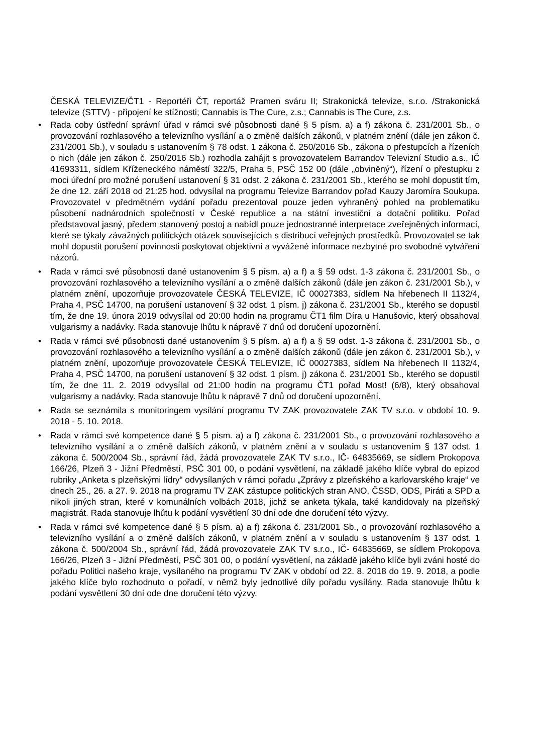ČESKÁ TELEVIZE/ČT1 - Reportéři ČT, reportáž Pramen sváru II; Strakonická televize, s.r.o. /Strakonická televize (STTV) - připojení ke stížnosti; Cannabis is The Cure, z.s.; Cannabis is The Cure, z.s.
• Rada coby ústřední správní úřad v rámci své působnosti dané § 5 písm. a) a f) zákona č. 231/2001 Sb., o provozování rozhlasového a televizního vysílání a o změně dalších zákonů, v platném znění (dále jen zákon č. 231/2001 Sb.), v souladu s ustanovením § 78 odst. 1 zákona č. 250/2016 Sb., zákona o přestupcích a řízeních o nich (dále jen zákon č. 250/2016 Sb.) rozhodla zahájit s provozovatelem Barrandov Televizní Studio a.s., IČ 41693311, sídlem Kříženeckého náměstí 322/5, Praha 5, PSČ 152 00 (dále „obviněný“), řízení o přestupku z moci úřední pro možné porušení ustanovení § 31 odst. 2 zákona č. 231/2001 Sb., kterého se mohl dopustit tím, že dne 12. září 2018 od 21:25 hod. odvysílal na programu Televize Barrandov pořad Kauzy Jaromíra Soukupa. Provozovatel v předmětném vydání pořadu prezentoval pouze jeden vyhraněný pohled na problematiku působení nadnárodních společností v České republice a na státní investiční a dotační politiku. Pořad představoval jasný, předem stanovený postoj a nabídl pouze jednostranné interpretace zveřejněných informací, které se týkaly závažných politických otázek souvisejících s distribucí veřejných prostředků. Provozovatel se tak mohl dopustit porušení povinnosti poskytovat objektivní a vyvážené informace nezbytné pro svobodné vytváření názorů.
• Rada v rámci své působnosti dané ustanovením § 5 písm. a) a f) a § 59 odst. 1-3 zákona č. 231/2001 Sb., o provozování rozhlasového a televizního vysílání a o změně dalších zákonů (dále jen zákon č. 231/2001 Sb.), v platném znění, upozorňuje provozovatele ČESKÁ TELEVIZE, IČ 00027383, sídlem Na hřebenech II 1132/4, Praha 4, PSČ 14700, na porušení ustanovení § 32 odst. 1 písm. j) zákona č. 231/2001 Sb., kterého se dopustil tím, že dne 19. února 2019 odvysílal od 20:00 hodin na programu ČT1 film Díra u Hanušovic, který obsahoval vulgarismy a nadávky. Rada stanovuje lhůtu k nápravě 7 dnů od doručení upozornění.
• Rada v rámci své působnosti dané ustanovením § 5 písm. a) a f) a § 59 odst. 1-3 zákona č. 231/2001 Sb., o provozování rozhlasového a televizního vysílání a o změně dalších zákonů (dále jen zákon č. 231/2001 Sb.), v platném znění, upozorňuje provozovatele ČESKÁ TELEVIZE, IČ 00027383, sídlem Na hřebenech II 1132/4, Praha 4, PSČ 14700, na porušení ustanovení § 32 odst. 1 písm. j) zákona č. 231/2001 Sb., kterého se dopustil tím, že dne 11. 2. 2019 odvysílal od 21:00 hodin na programu ČT1 pořad Most! (6/8), který obsahoval vulgarismy a nadávky. Rada stanovuje lhůtu k nápravě 7 dnů od doručení upozornění.
• Rada se seznámila s monitoringem vysílání programu TV ZAK provozovatele ZAK TV s.r.o. v období 10. 9. 2018 - 5. 10. 2018.
• Rada v rámci své kompetence dané § 5 písm. a) a f) zákona č. 231/2001 Sb., o provozování rozhlasového a televizního vysílání a o změně dalších zákonů, v platném znění a v souladu s ustanovením § 137 odst. 1 zákona č. 500/2004 Sb., správní řád, žádá provozovatele ZAK TV s.r.o., IČ- 64835669, se sídlem Prokopova 166/26, Plzeň 3 - Jižní Předměstí, PSČ 301 00, o podání vysvětlení, na základě jakého klíče vybral do epizod rubriky „Anketa s plzeňskými lídry“ odvysílaných v rámci pořadu „Zprávy z plzeňského a karlovarského kraje“ ve dnech 25., 26. a 27. 9. 2018 na programu TV ZAK zástupce politických stran ANO, ČSSD, ODS, Piráti a SPD a nikoli jiných stran, které v komunálních volbách 2018, jichž se anketa týkala, také kandidovaly na plzeňský magistrát. Rada stanovuje lhůtu k podání vysvětlení 30 dní ode dne doručení této výzvy.
• Rada v rámci své kompetence dané § 5 písm. a) a f) zákona č. 231/2001 Sb., o provozování rozhlasového a televizního vysílání a o změně dalších zákonů, v platném znění a v souladu s ustanovením § 137 odst. 1 zákona č. 500/2004 Sb., správní řád, žádá provozovatele ZAK TV s.r.o., IČ- 64835669, se sídlem Prokopova 166/26, Plzeň 3 - Jižní Předměstí, PSČ 301 00, o podání vysvětlení, na základě jakého klíče byli zváni hosté do pořadu Politici našeho kraje, vysílaného na programu TV ZAK v období od 22. 8. 2018 do 19. 9. 2018, a podle jakého klíče bylo rozhodnuto o pořadí, v němž byly jednotlivé díly pořadu vysílány. Rada stanovuje lhůtu k podání vysvětlení 30 dní ode dne doručení této výzvy.